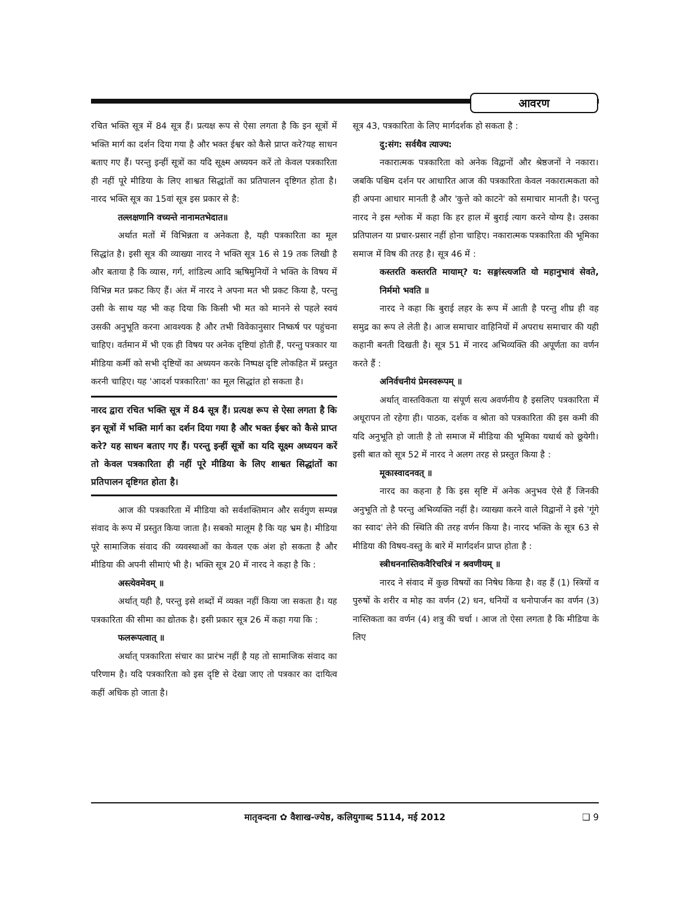आवरण
रचित भक्ति सूत्र में 84 सूत्र हैं। प्रत्यक्ष रूप से ऐसा लगता है कि इन सूत्रों में भक्ति मार्ग का दर्शन दिया गया है और भक्त ईश्वर को कैसे प्राप्त करे?यह साधन बताए गए हैं। परन्तु इन्हीं सूत्रों का यदि सूक्ष्म अध्ययन करें तो केवल पत्रकारिता ही नहीं पूरे मीडिया के लिए शाश्वत सिद्धांतों का प्रतिपालन दृष्टिगत होता है। नारद भक्ति सूत्र का 15वां सूत्र इस प्रकार से है:
तल्लक्षणानि वच्यन्ते नानामतभेदात॥
अर्थात मतों में विभिन्नता व अनेकता है, यही पत्रकारिता का मूल सिद्धांत है। इसी सूत्र की व्याख्या नारद ने भक्ति सूत्र 16 से 19 तक लिखी है और बताया है कि व्यास, गर्ग, शांडिल्य आदि ऋषिमुनियों ने भक्ति के विषय में विभिन्न मत प्रकट किए हैं। अंत में नारद ने अपना मत भी प्रकट किया है, परन्तु उसी के साथ यह भी कह दिया कि किसी भी मत को मानने से पहले स्वयं उसकी अनुभूति करना आवश्यक है और तभी विवेकानुसार निष्कर्ष पर पहुंचना चाहिए। वर्तमान में भी एक ही विषय पर अनेक दृष्टियां होती हैं, परन्तु पत्रकार या मीडिया कर्मी को सभी दृष्टियों का अध्ययन करके निष्पक्ष दृष्टि लोकहित में प्रस्तुत करनी चाहिए। यह 'आदर्श पत्रकारिता' का मूल सिद्धांत हो सकता है।
नारद द्वारा रचित भक्ति सूत्र में 84 सूत्र हैं। प्रत्यक्ष रूप से ऐसा लगता है कि इन सूत्रों में भक्ति मार्ग का दर्शन दिया गया है और भक्त ईश्वर को कैसे प्राप्त करे? यह साधन बताए गए हैं। परन्तु इन्हीं सूत्रों का यदि सूक्ष्म अध्ययन करें तो केवल पत्रकारिता ही नहीं पूरे मीडिया के लिए शाश्वत सिद्धांतों का प्रतिपालन दृष्टिगत होता है।
आज की पत्रकारिता में मीडिया को सर्वशक्तिमान और सर्वगुण सम्पन्न संवाद के रूप में प्रस्तुत किया जाता है। सबको मालूम है कि यह भ्रम है। मीडिया पूरे सामाजिक संवाद की व्यवस्थाओं का केवल एक अंश हो सकता है और मीडिया की अपनी सीमाएं भी है। भक्ति सूत्र 20 में नारद ने कहा है कि :
अस्त्येवमेवम् ॥
अर्थात् यही है, परन्तु इसे शब्दों में व्यक्त नहीं किया जा सकता है। यह पत्रकारिता की सीमा का द्योतक है। इसी प्रकार सूत्र 26 में कहा गया कि :
फलरूपत्वात् ॥
अर्थात् पत्रकारिता संचार का प्रारंभ नहीं है यह तो सामाजिक संवाद का परिणाम है। यदि पत्रकारिता को इस दृष्टि से देखा जाए तो पत्रकार का दायित्व कहीं अधिक हो जाता है।
सूत्र 43, पत्रकारिता के लिए मार्गदर्शक हो सकता है :
दु:संग: सर्वथैव त्याज्य:
नकारात्मक पत्रकारिता को अनेक विद्वानों और श्रेष्ठजनों ने नकारा। जबकि पश्चिम दर्शन पर आधारित आज की पत्रकारिता केवल नकारात्मकता को ही अपना आधार मानती है और 'कुत्ते को काटने' को समाचार मानती है। परन्तु नारद ने इस श्लोक में कहा कि हर हाल में बुराई त्याग करने योग्य है। उसका प्रतिपालन या प्रचार-प्रसार नहीं होना चाहिए। नकारात्मक पत्रकारिता की भूमिका समाज में विष की तरह है। सूत्र 46 में :
कस्तरति कस्तरति मायाम्? य: सङ्गांस्त्यजति यो महानुभावं सेवते, निर्ममो भवति ॥
नारद ने कहा कि बुराई लहर के रूप में आती है परन्तु शीघ्र ही वह समुद्र का रूप ले लेती है। आज समाचार वाहिनियों में अपराध समाचार की यही कहानी बनती दिखती है। सूत्र 51 में नारद अभिव्यक्ति की अपूर्णता का वर्णन करते हैं :
अनिर्वचनीयं प्रेमस्वरूपम् ॥
अर्थात् वास्तविकता या संपूर्ण सत्य अवर्णनीय है इसलिए पत्रकारिता में अधूरापन तो रहेगा ही। पाठक, दर्शक व श्रोता को पत्रकारिता की इस कमी की यदि अनुभूति हो जाती है तो समाज में मीडिया की भूमिका यथार्थ को छूयेगी। इसी बात को सूत्र 52 में नारद ने अलग तरह से प्रस्तुत किया है :
मूकास्वादनवत् ॥
नारद का कहना है कि इस सृष्टि में अनेक अनुभव ऐसे हैं जिनकी अनुभूति तो है परन्तु अभिव्यक्ति नहीं है। व्याख्या करने वाले विद्वानों ने इसे 'गूंगे का स्वाद' लेने की स्थिति की तरह वर्णन किया है। नारद भक्ति के सूत्र 63 से मीडिया की विषय-वस्तु के बारे में मार्गदर्शन प्राप्त होता है :
स्त्रीधननास्तिकवैरिचरित्रं न श्रवणीयम् ॥
नारद ने संवाद में कुछ विषयों का निषेध किया है। वह हैं (1) स्त्रियों व पुरुषों के शरीर व मोह का वर्णन (2) धन, धनियों व धनोपार्जन का वर्णन (3) नास्तिकता का वर्णन (4) शत्रु की चर्चा । आज तो ऐसा लगता है कि मीडिया के लिए
मातृवन्दना ✿ वैशाख-ज्येष्ठ, कलियुगाब्द 5114, मई 2012 ❑ 9